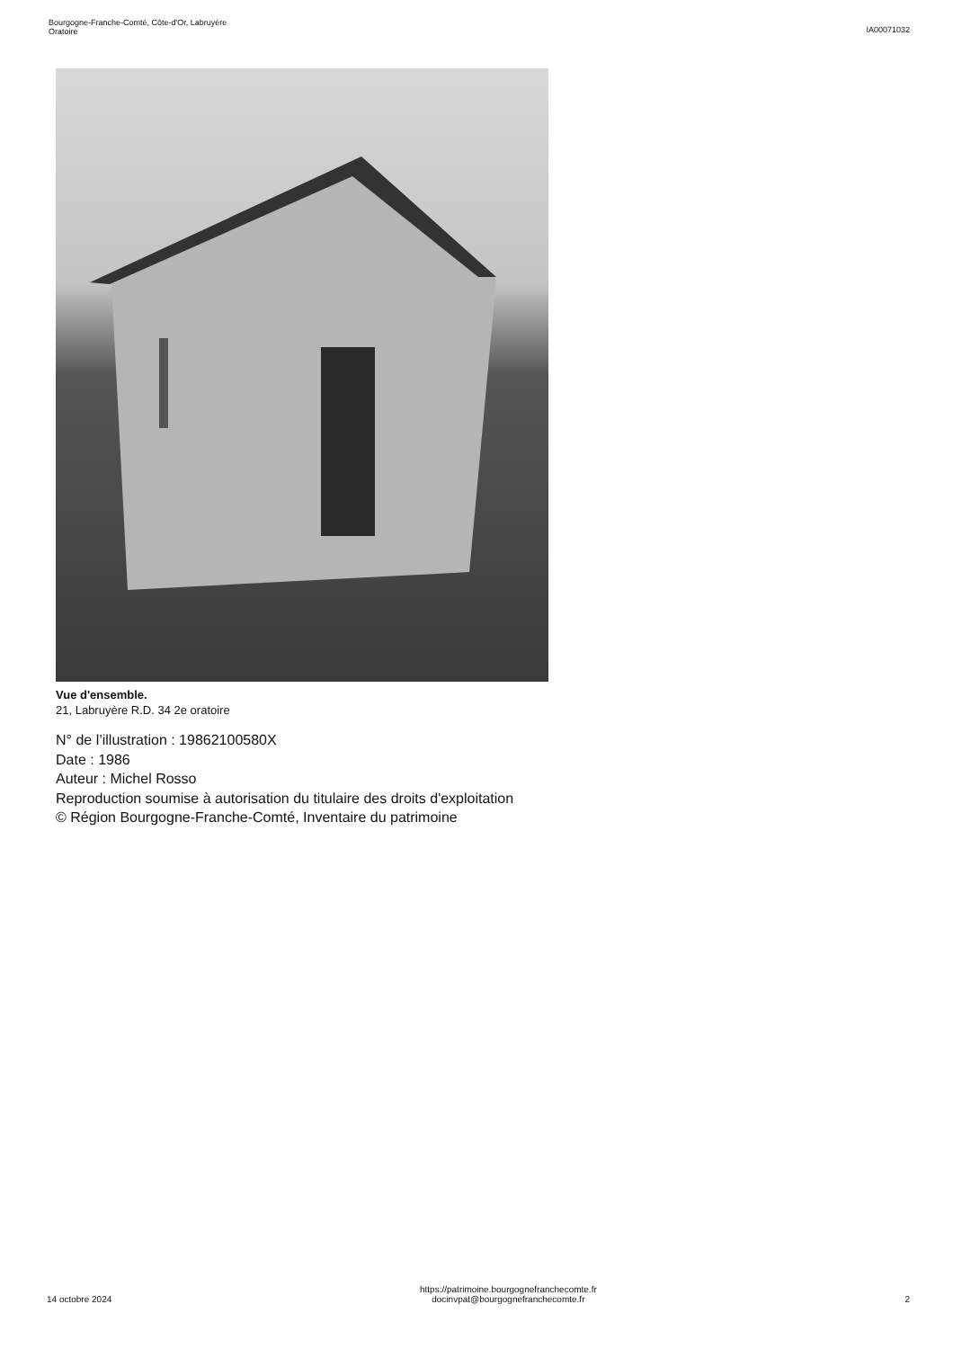Bourgogne-Franche-Comté, Côte-d'Or, Labruyère
Oratoire
IA00071032
Vue d'ensemble.
21, Labruyère R.D. 34 2e oratoire
N° de l’illustration : 19862100580X
Date : 1986
Auteur : Michel Rosso
Reproduction soumise à autorisation du titulaire des droits d'exploitation
© Région Bourgogne-Franche-Comté, Inventaire du patrimoine
14 octobre 2024
https://patrimoine.bourgognefranchecomte.fr
docinvpat@bourgognefranchecomte.fr
2